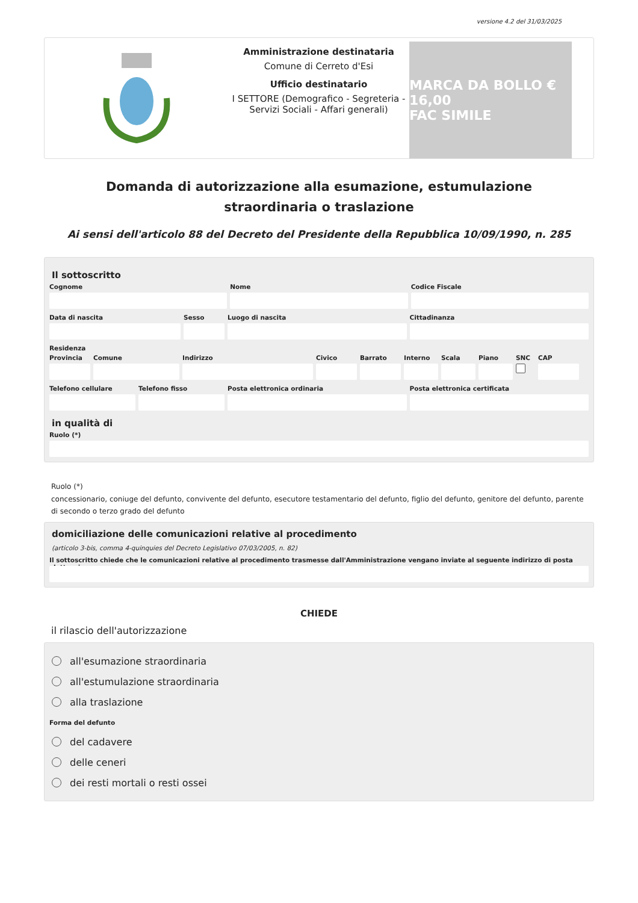versione 4.2 del 31/03/2025
Amministrazione destinataria
Comune di Cerreto d'Esi
Ufficio destinatario
I SETTORE (Demografico - Segreteria -
Servizi Sociali - Affari generali)
MARCA DA BOLLO € 16,00
FAC SIMILE
Domanda di autorizzazione alla esumazione, estumulazione straordinaria o traslazione
Ai sensi dell'articolo 88 del Decreto del Presidente della Repubblica 10/09/1990, n. 285
Il sottoscritto
Cognome Nome Codice Fiscale
Data di nascita Sesso Luogo di nascita Cittadinanza
Residenza
Provincia Comune Indirizzo Civico Barrato Interno Scala Piano SNC CAP
Telefono cellulare Telefono fisso Posta elettronica ordinaria Posta elettronica certificata
in qualità di
Ruolo (*)
Ruolo (*)
concessionario, coniuge del defunto, convivente del defunto, esecutore testamentario del defunto, figlio del defunto, genitore del defunto, parente di secondo o terzo grado del defunto
domiciliazione delle comunicazioni relative al procedimento
(articolo 3-bis, comma 4-quinquies del Decreto Legislativo 07/03/2005, n. 82)
Il sottoscritto chiede che le comunicazioni relative al procedimento trasmesse dall'Amministrazione vengano inviate al seguente indirizzo di posta elettronica
CHIEDE
il rilascio dell'autorizzazione
all'esumazione straordinaria
all'estumulazione straordinaria
alla traslazione
Forma del defunto
del cadavere
delle ceneri
dei resti mortali o resti ossei